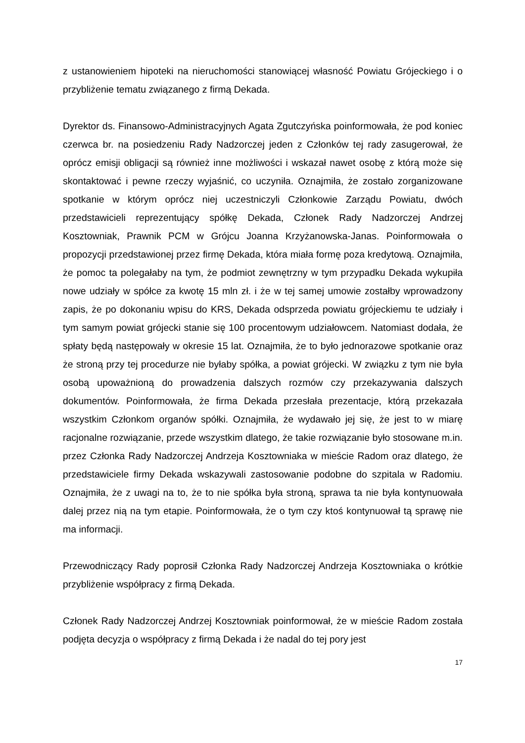z ustanowieniem hipoteki na nieruchomości stanowiącej własność Powiatu Grójeckiego i o przybliżenie tematu związanego z firmą Dekada.
Dyrektor ds. Finansowo-Administracyjnych Agata Zgutczyńska poinformowała, że pod koniec czerwca br. na posiedzeniu Rady Nadzorczej jeden z Członków tej rady zasugerował, że oprócz emisji obligacji są również inne możliwości i wskazał nawet osobę z którą może się skontaktować i pewne rzeczy wyjaśnić, co uczyniła. Oznajmiła, że zostało zorganizowane spotkanie w którym oprócz niej uczestniczyli Członkowie Zarządu Powiatu, dwóch przedstawicieli reprezentujący spółkę Dekada, Członek Rady Nadzorczej Andrzej Kosztowniak, Prawnik PCM w Grójcu Joanna Krzyżanowska-Janas. Poinformowała o propozycji przedstawionej przez firmę Dekada, która miała formę poza kredytową. Oznajmiła, że pomoc ta polegałaby na tym, że podmiot zewnętrzny w tym przypadku Dekada wykupiła nowe udziały w spółce za kwotę 15 mln zł. i że w tej samej umowie zostałby wprowadzony zapis, że po dokonaniu wpisu do KRS, Dekada odsprzeda powiatu grójeckiemu te udziały i tym samym powiat grójecki stanie się 100 procentowym udziałowcem. Natomiast dodała, że spłaty będą następowały w okresie 15 lat. Oznajmiła, że to było jednorazowe spotkanie oraz że stroną przy tej procedurze nie byłaby spółka, a powiat grójecki. W związku z tym nie była osobą upoważnioną do prowadzenia dalszych rozmów czy przekazywania dalszych dokumentów. Poinformowała, że firma Dekada przesłała prezentacje, którą przekazała wszystkim Członkom organów spółki. Oznajmiła, że wydawało jej się, że jest to w miarę racjonalne rozwiązanie, przede wszystkim dlatego, że takie rozwiązanie było stosowane m.in. przez Członka Rady Nadzorczej Andrzeja Kosztowniaka w mieście Radom oraz dlatego, że przedstawiciele firmy Dekada wskazywali zastosowanie podobne do szpitala w Radomiu. Oznajmiła, że z uwagi na to, że to nie spółka była stroną, sprawa ta nie była kontynuowała dalej przez nią na tym etapie. Poinformowała, że o tym czy ktoś kontynuował tą sprawę nie ma informacji.
Przewodniczący Rady poprosił Członka Rady Nadzorczej Andrzeja Kosztowniaka o krótkie przybliżenie współpracy z firmą Dekada.
Członek Rady Nadzorczej Andrzej Kosztowniak poinformował, że w mieście Radom została podjęta decyzja o współpracy z firmą Dekada i że nadal do tej pory jest
17